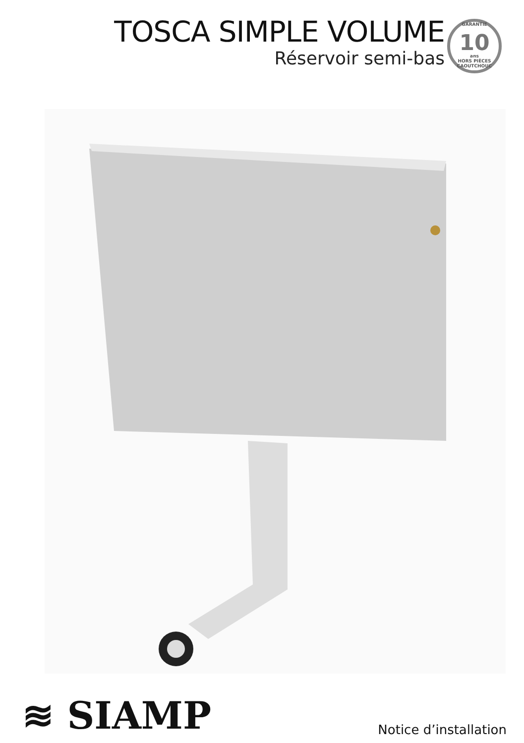TOSCA SIMPLE VOLUME
Réservoir semi-bas
GARANTIE
10
ans
HORS PIÈCES CAOUTCHOUC
≋ SIAMP Notice d’installation